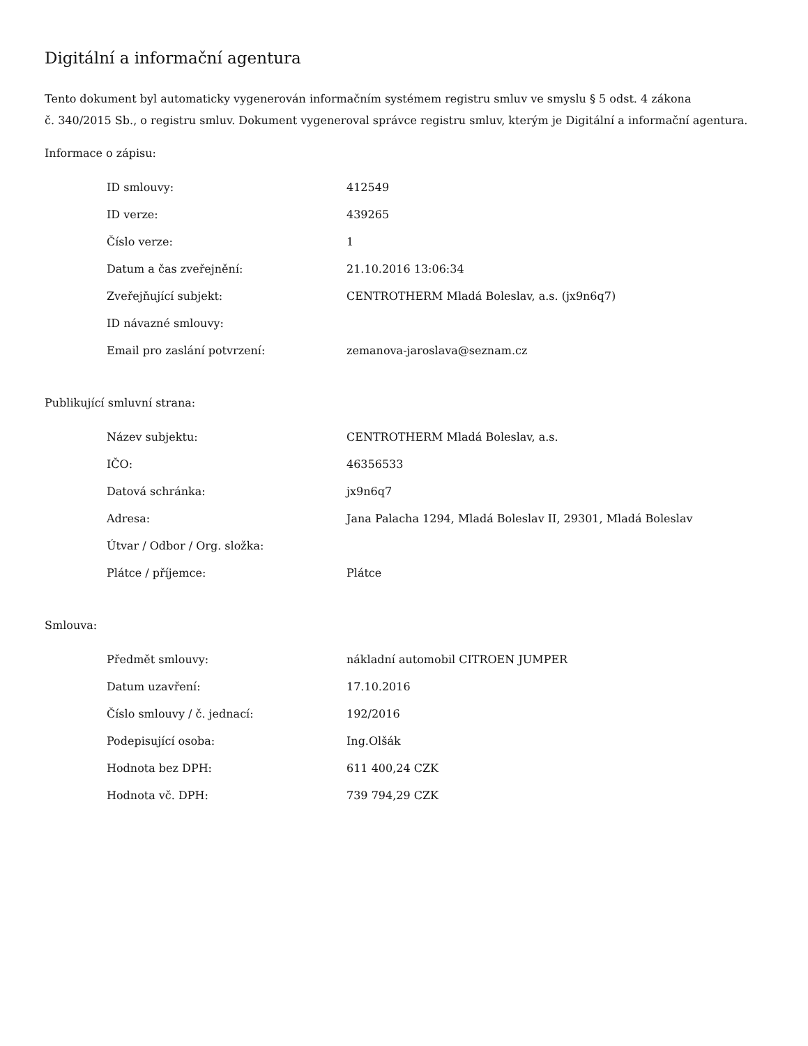Digitální a informační agentura
Tento dokument byl automaticky vygenerován informačním systémem registru smluv ve smyslu § 5 odst. 4 zákona
č. 340/2015 Sb., o registru smluv. Dokument vygeneroval správce registru smluv, kterým je Digitální a informační agentura.
Informace o zápisu:
| ID smlouvy: | 412549 |
| ID verze: | 439265 |
| Číslo verze: | 1 |
| Datum a čas zveřejnění: | 21.10.2016 13:06:34 |
| Zveřejňující subjekt: | CENTROTHERM Mladá Boleslav, a.s. (jx9n6q7) |
| ID návazné smlouvy: | |
| Email pro zaslání potvrzení: | zemanova-jaroslava@seznam.cz |
Publikující smluvní strana:
| Název subjektu: | CENTROTHERM Mladá Boleslav, a.s. |
| IČO: | 46356533 |
| Datová schránka: | jx9n6q7 |
| Adresa: | Jana Palacha 1294, Mladá Boleslav II, 29301, Mladá Boleslav |
| Útvar / Odbor / Org. složka: | |
| Plátce / příjemce: | Plátce |
Smlouva:
| Předmět smlouvy: | nákladní automobil CITROEN JUMPER |
| Datum uzavření: | 17.10.2016 |
| Číslo smlouvy / č. jednací: | 192/2016 |
| Podepisující osoba: | Ing.Olšák |
| Hodnota bez DPH: | 611 400,24 CZK |
| Hodnota vč. DPH: | 739 794,29 CZK |